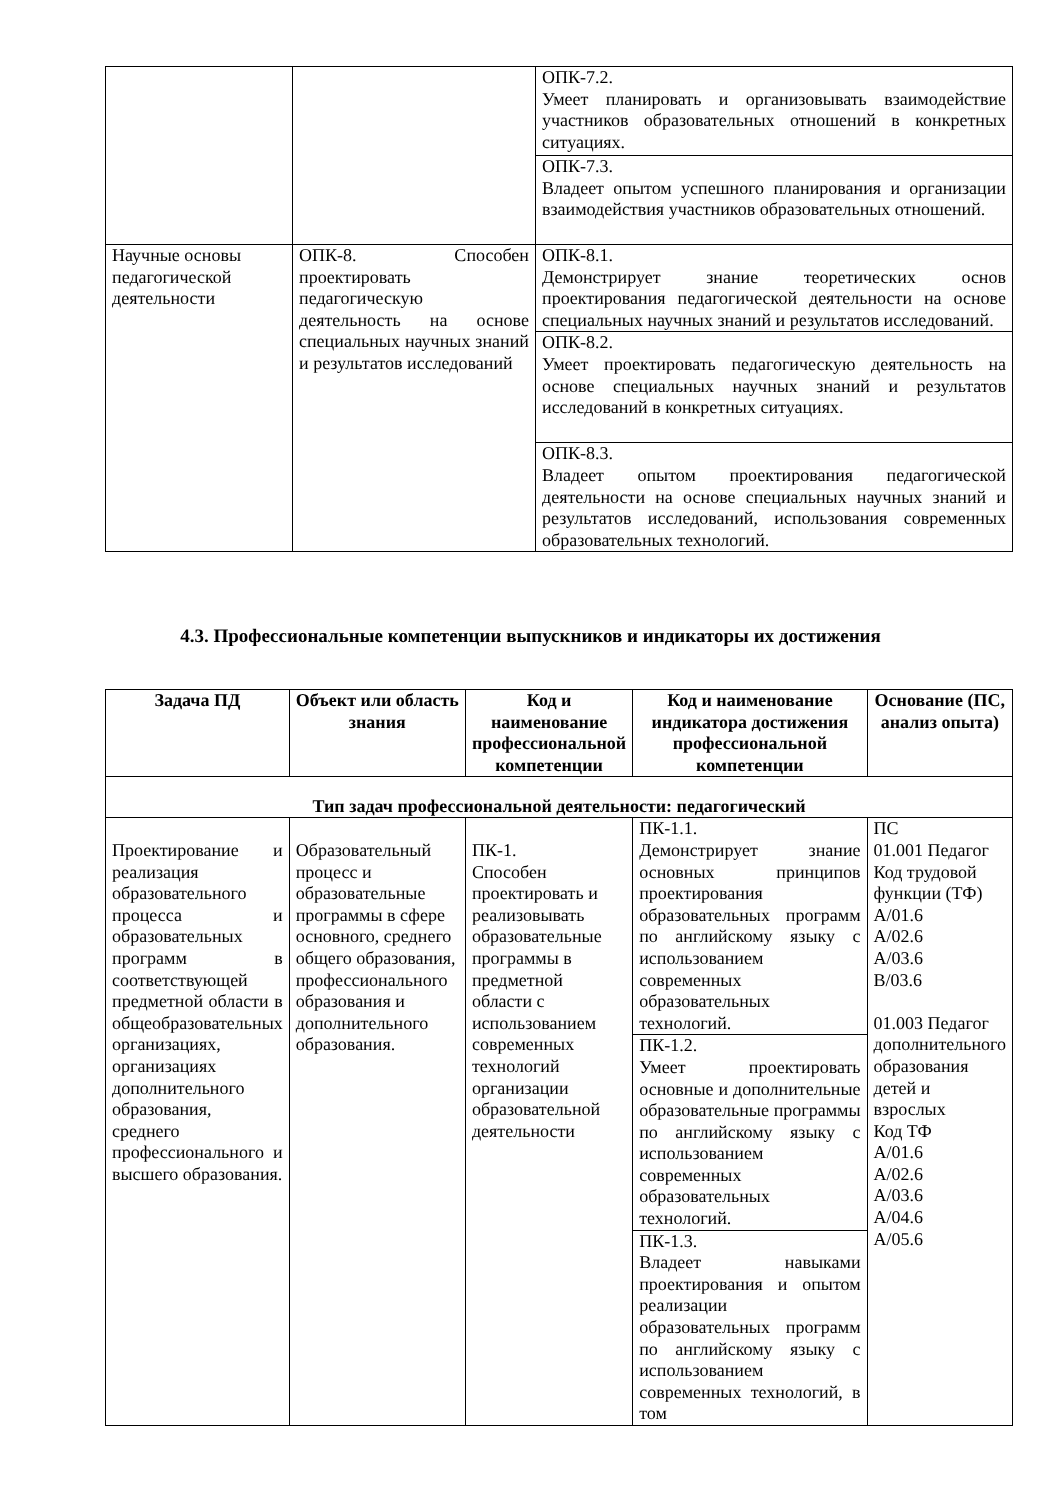| | | ОПК-7.2. Умеет планировать и организовывать взаимодействие участников образовательных отношений в конкретных ситуациях. |
| | | ОПК-7.3. Владеет опытом успешного планирования и организации взаимодействия участников образовательных отношений. |
| Научные основы педагогической деятельности | ОПК-8. Способен проектировать педагогическую деятельность на основе специальных научных знаний и результатов исследований | ОПК-8.1. Демонстрирует знание теоретических основ проектирования педагогической деятельности на основе специальных научных знаний и результатов исследований. |
| | | ОПК-8.2. Умеет проектировать педагогическую деятельность на основе специальных научных знаний и результатов исследований в конкретных ситуациях. |
| | | ОПК-8.3. Владеет опытом проектирования педагогической деятельности на основе специальных научных знаний и результатов исследований, использования современных образовательных технологий. |
4.3. Профессиональные компетенции выпускников и индикаторы их достижения
| Задача ПД | Объект или область знания | Код и наименование профессиональной компетенции | Код и наименование индикатора достижения профессиональной компетенции | Основание (ПС, анализ опыта) |
| --- | --- | --- | --- | --- |
| Тип задач профессиональной деятельности: педагогический | | | | |
| Проектирование и реализация образовательного процесса и образовательных программ в соответствующей предметной области в общеобразовательных организациях, организациях дополнительного образования, среднего профессионального и высшего образования. | Образовательный процесс и образовательные программы в сфере основного, среднего общего образования, профессионального образования и дополнительного образования. | ПК-1. Способен проектировать и реализовывать образовательные программы в предметной области с использованием современных технологий организации образовательной деятельности | ПК-1.1. Демонстрирует знание основных принципов проектирования образовательных программ по английскому языку с использованием современных образовательных технологий. | ПС 01.001 Педагог Код трудовой функции (ТФ) А/01.6 А/02.6 А/03.6 В/03.6 01.003 Педагог дополнительного образования детей и взрослых Код ТФ А/01.6 А/02.6 А/03.6 А/04.6 А/05.6 |
| | | | ПК-1.2. Умеет проектировать основные и дополнительные образовательные программы по английскому языку с использованием современных образовательных технологий. | |
| | | | ПК-1.3. Владеет навыками проектирования и опытом реализации образовательных программ по английскому языку с использованием современных технологий, в том | |